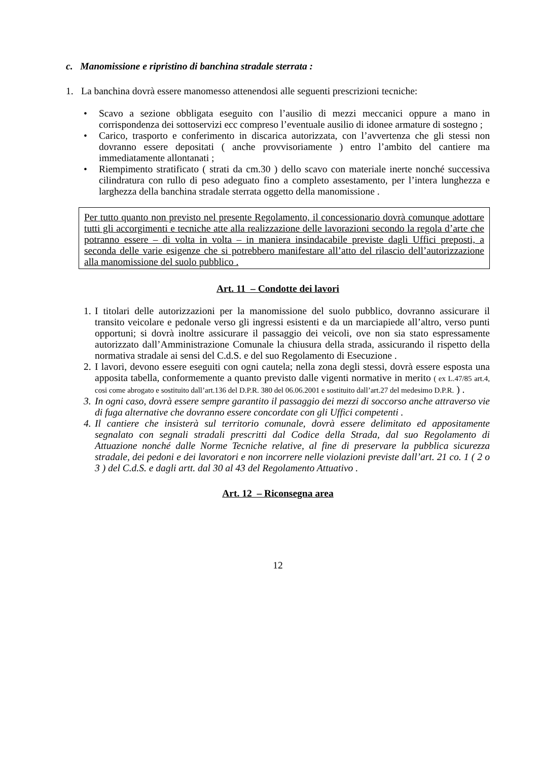c. Manomissione e ripristino di banchina stradale sterrata :
1. La banchina dovrà essere manomesso attenendosi alle seguenti prescrizioni tecniche:
• Scavo a sezione obbligata eseguito con l’ausilio di mezzi meccanici oppure a mano in corrispondenza dei sottoservizi ecc compreso l’eventuale ausilio di idonee armature di sostegno ;
• Carico, trasporto e conferimento in discarica autorizzata, con l’avvertenza che gli stessi non dovranno essere depositati ( anche provvisoriamente ) entro l’ambito del cantiere ma immediatamente allontanati ;
• Riempimento stratificato ( strati da cm.30 ) dello scavo con materiale inerte nonché successiva cilindratura con rullo di peso adeguato fino a completo assestamento, per l’intera lunghezza e larghezza della banchina stradale sterrata oggetto della manomissione .
Per tutto quanto non previsto nel presente Regolamento, il concessionario dovrà comunque adottare tutti gli accorgimenti e tecniche atte alla realizzazione delle lavorazioni secondo la regola d’arte che potranno essere – di volta in volta – in maniera insindacabile previste dagli Uffici preposti, a seconda delle varie esigenze che si potrebbero manifestare all’atto del rilascio dell’autorizzazione alla manomissione del suolo pubblico .
Art. 11 – Condotte dei lavori
1.
I titolari delle autorizzazioni per la manomissione del suolo pubblico, dovranno assicurare il transito veicolare e pedonale verso gli ingressi esistenti e da un marciapiede all’altro, verso punti opportuni; si dovrà inoltre assicurare il passaggio dei veicoli, ove non sia stato espressamente autorizzato dall’Amministrazione Comunale la chiusura della strada, assicurando il rispetto della normativa stradale ai sensi del C.d.S. e del suo Regolamento di Esecuzione .
2.
I lavori, devono essere eseguiti con ogni cautela; nella zona degli stessi, dovrà essere esposta una apposita tabella, conformemente a quanto previsto dalle vigenti normative in merito ( ex L.47/85 art.4, cosi come abrogato e sostituito dall’art.136 del D.P.R. 380 del 06.06.2001 e sostituito dall’art.27 del medesimo D.P.R. ) .
3.
In ogni caso, dovrà essere sempre garantito il passaggio dei mezzi di soccorso anche attraverso vie di fuga alternative che dovranno essere concordate con gli Uffici competenti .
4.
Il cantiere che insisterà sul territorio comunale, dovrà essere delimitato ed appositamente segnalato con segnali stradali prescritti dal Codice della Strada, dal suo Regolamento di Attuazione nonché dalle Norme Tecniche relative, al fine di preservare la pubblica sicurezza stradale, dei pedoni e dei lavoratori e non incorrere nelle violazioni previste dall’art. 21 co. 1 ( 2 o 3 ) del C.d.S. e dagli artt. dal 30 al 43 del Regolamento Attuativo .
Art. 12 – Riconsegna area
12